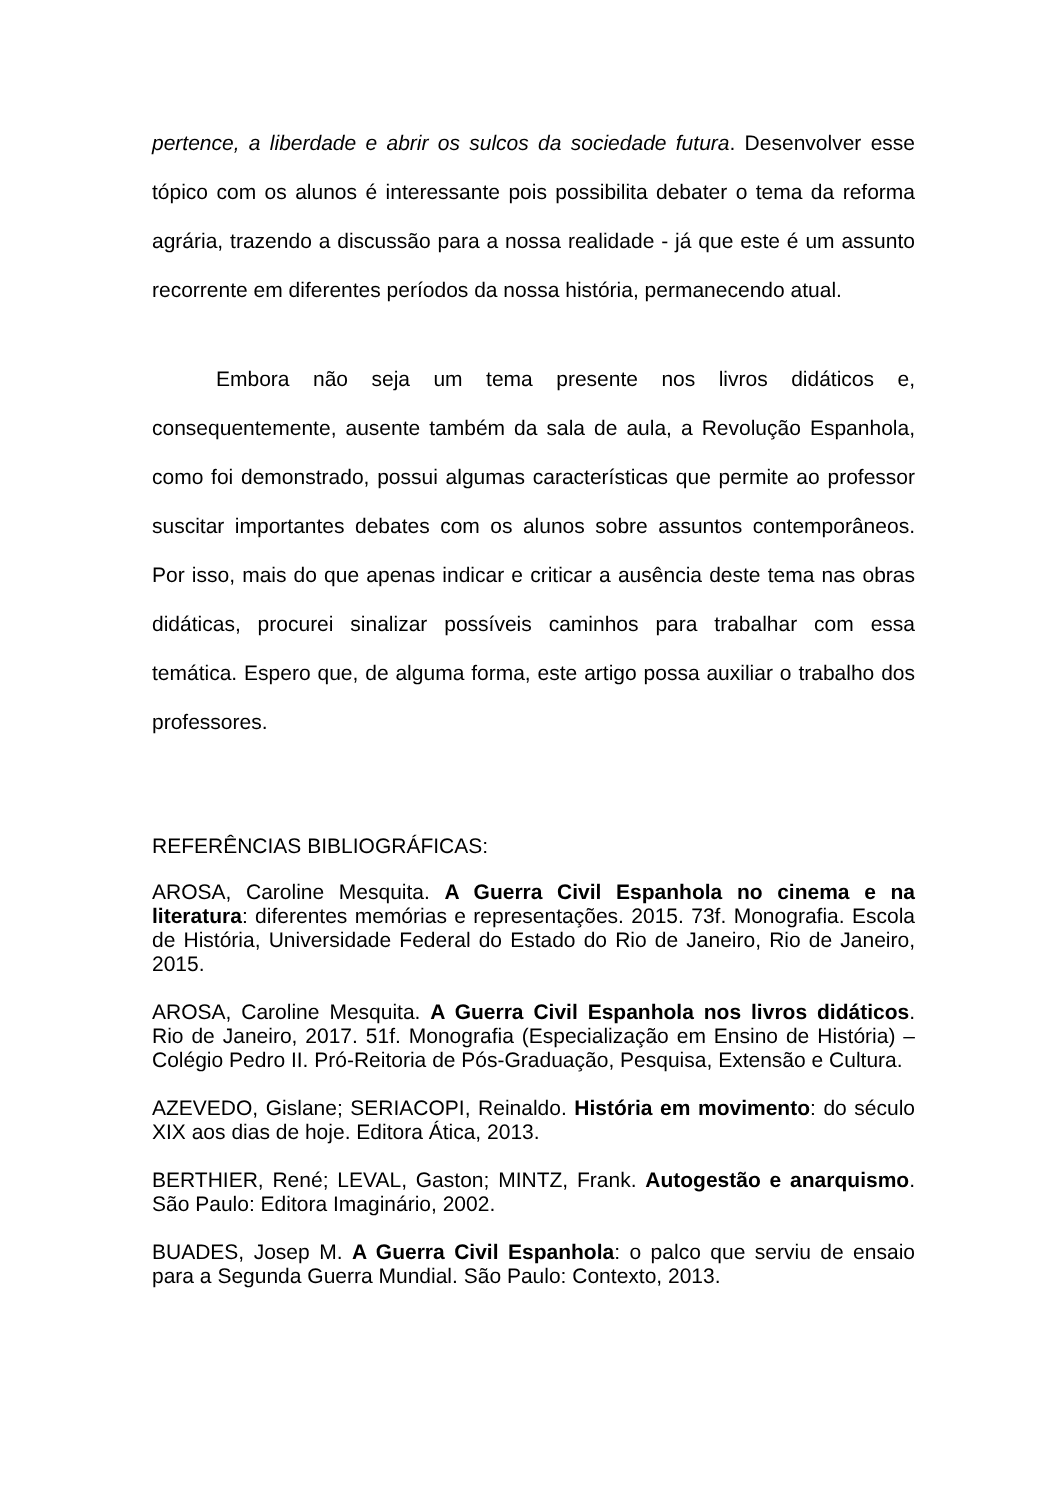pertence, a liberdade e abrir os sulcos da sociedade futura. Desenvolver esse tópico com os alunos é interessante pois possibilita debater o tema da reforma agrária, trazendo a discussão para a nossa realidade - já que este é um assunto recorrente em diferentes períodos da nossa história, permanecendo atual.
Embora não seja um tema presente nos livros didáticos e, consequentemente, ausente também da sala de aula, a Revolução Espanhola, como foi demonstrado, possui algumas características que permite ao professor suscitar importantes debates com os alunos sobre assuntos contemporâneos. Por isso, mais do que apenas indicar e criticar a ausência deste tema nas obras didáticas, procurei sinalizar possíveis caminhos para trabalhar com essa temática. Espero que, de alguma forma, este artigo possa auxiliar o trabalho dos professores.
REFERÊNCIAS BIBLIOGRÁFICAS:
AROSA, Caroline Mesquita. A Guerra Civil Espanhola no cinema e na literatura: diferentes memórias e representações. 2015. 73f. Monografia. Escola de História, Universidade Federal do Estado do Rio de Janeiro, Rio de Janeiro, 2015.
AROSA, Caroline Mesquita. A Guerra Civil Espanhola nos livros didáticos. Rio de Janeiro, 2017. 51f. Monografia (Especialização em Ensino de História) – Colégio Pedro II. Pró-Reitoria de Pós-Graduação, Pesquisa, Extensão e Cultura.
AZEVEDO, Gislane; SERIACOPI, Reinaldo. História em movimento: do século XIX aos dias de hoje. Editora Ática, 2013.
BERTHIER, René; LEVAL, Gaston; MINTZ, Frank. Autogestão e anarquismo. São Paulo: Editora Imaginário, 2002.
BUADES, Josep M. A Guerra Civil Espanhola: o palco que serviu de ensaio para a Segunda Guerra Mundial. São Paulo: Contexto, 2013.